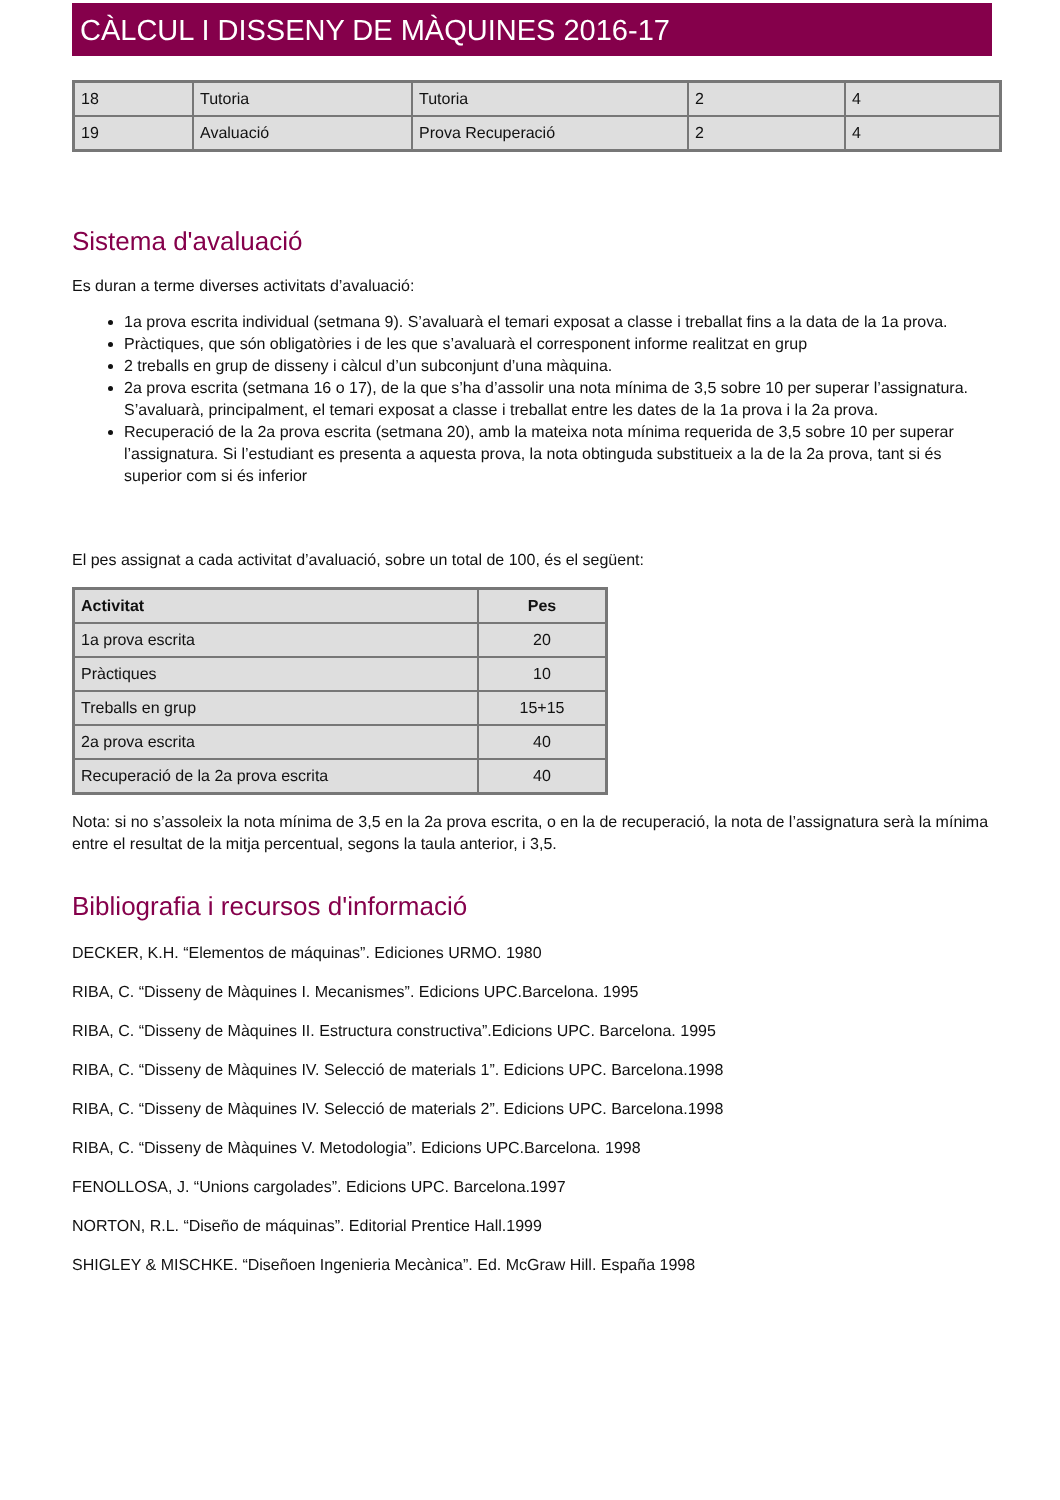CÀLCUL I DISSENY DE MÀQUINES 2016-17
| 18 | Tutoria | Tutoria | 2 | 4 |
| 19 | Avaluació | Prova Recuperació | 2 | 4 |
Sistema d'avaluació
Es duran a terme diverses activitats d’avaluació:
1a prova escrita individual (setmana 9). S’avaluarà el temari exposat a classe i treballat fins a la data de la 1a prova.
Pràctiques, que són obligatòries i de les que s’avaluarà el corresponent informe realitzat en grup
2 treballs en grup de disseny i càlcul d’un subconjunt d’una màquina.
2a prova escrita (setmana 16 o 17), de la que s’ha d’assolir una nota mínima de 3,5 sobre 10 per superar l’assignatura. S’avaluarà, principalment, el temari exposat a classe i treballat entre les dates de la 1a prova i la 2a prova.
Recuperació de la 2a prova escrita (setmana 20), amb la mateixa nota mínima requerida de 3,5 sobre 10 per superar l’assignatura. Si l’estudiant es presenta a aquesta prova, la nota obtinguda substitueix a la de la 2a prova, tant si és superior com si és inferior
El pes assignat a cada activitat d’avaluació, sobre un total de 100, és el següent:
| Activitat | Pes |
| --- | --- |
| 1a prova escrita | 20 |
| Pràctiques | 10 |
| Treballs en grup | 15+15 |
| 2a prova escrita | 40 |
| Recuperació de la 2a prova escrita | 40 |
Nota: si no s’assoleix la nota mínima de 3,5 en la 2a prova escrita, o en la de recuperació, la nota de l’assignatura serà la mínima entre el resultat de la mitja percentual, segons la taula anterior, i 3,5.
Bibliografia i recursos d'informació
DECKER, K.H. “Elementos de máquinas”. Ediciones URMO. 1980
RIBA, C. “Disseny de Màquines I. Mecanismes”. Edicions UPC.Barcelona. 1995
RIBA, C. “Disseny de Màquines II. Estructura constructiva”.Edicions UPC. Barcelona. 1995
RIBA, C. “Disseny de Màquines IV. Selecció de materials 1”. Edicions UPC. Barcelona.1998
RIBA, C. “Disseny de Màquines IV. Selecció de materials 2”. Edicions UPC. Barcelona.1998
RIBA, C. “Disseny de Màquines V. Metodologia”. Edicions UPC.Barcelona. 1998
FENOLLOSA, J. “Unions cargolades”. Edicions UPC. Barcelona.1997
NORTON, R.L. “Diseño de máquinas”. Editorial Prentice Hall.1999
SHIGLEY & MISCHKE. “Diseñoen Ingenieria Mecànica”. Ed. McGraw Hill. España 1998